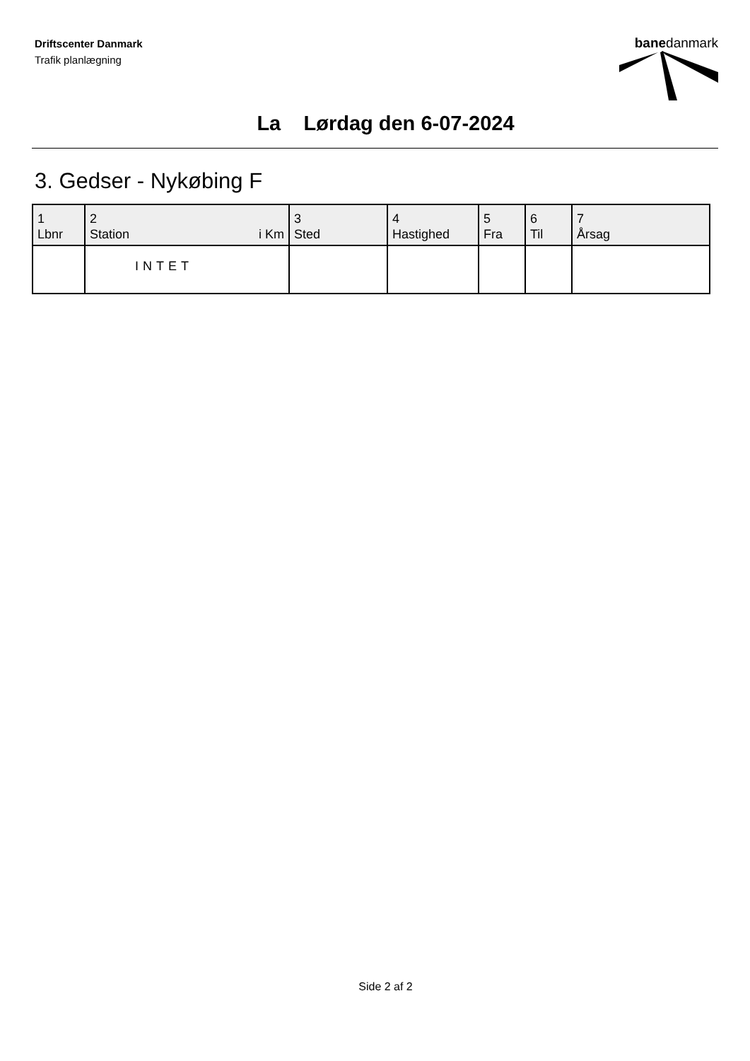Driftscenter Danmark
Trafik planlægning
banedanmark
La Lørdag den 6-07-2024
3. Gedser - Nykøbing F
| 1 Lbnr | 2 Station i Km | 3 Sted | 4 Hastighed | 5 Fra | 6 Til | 7 Årsag |
| --- | --- | --- | --- | --- | --- | --- |
| | INTET | | | | | |
Side 2 af 2